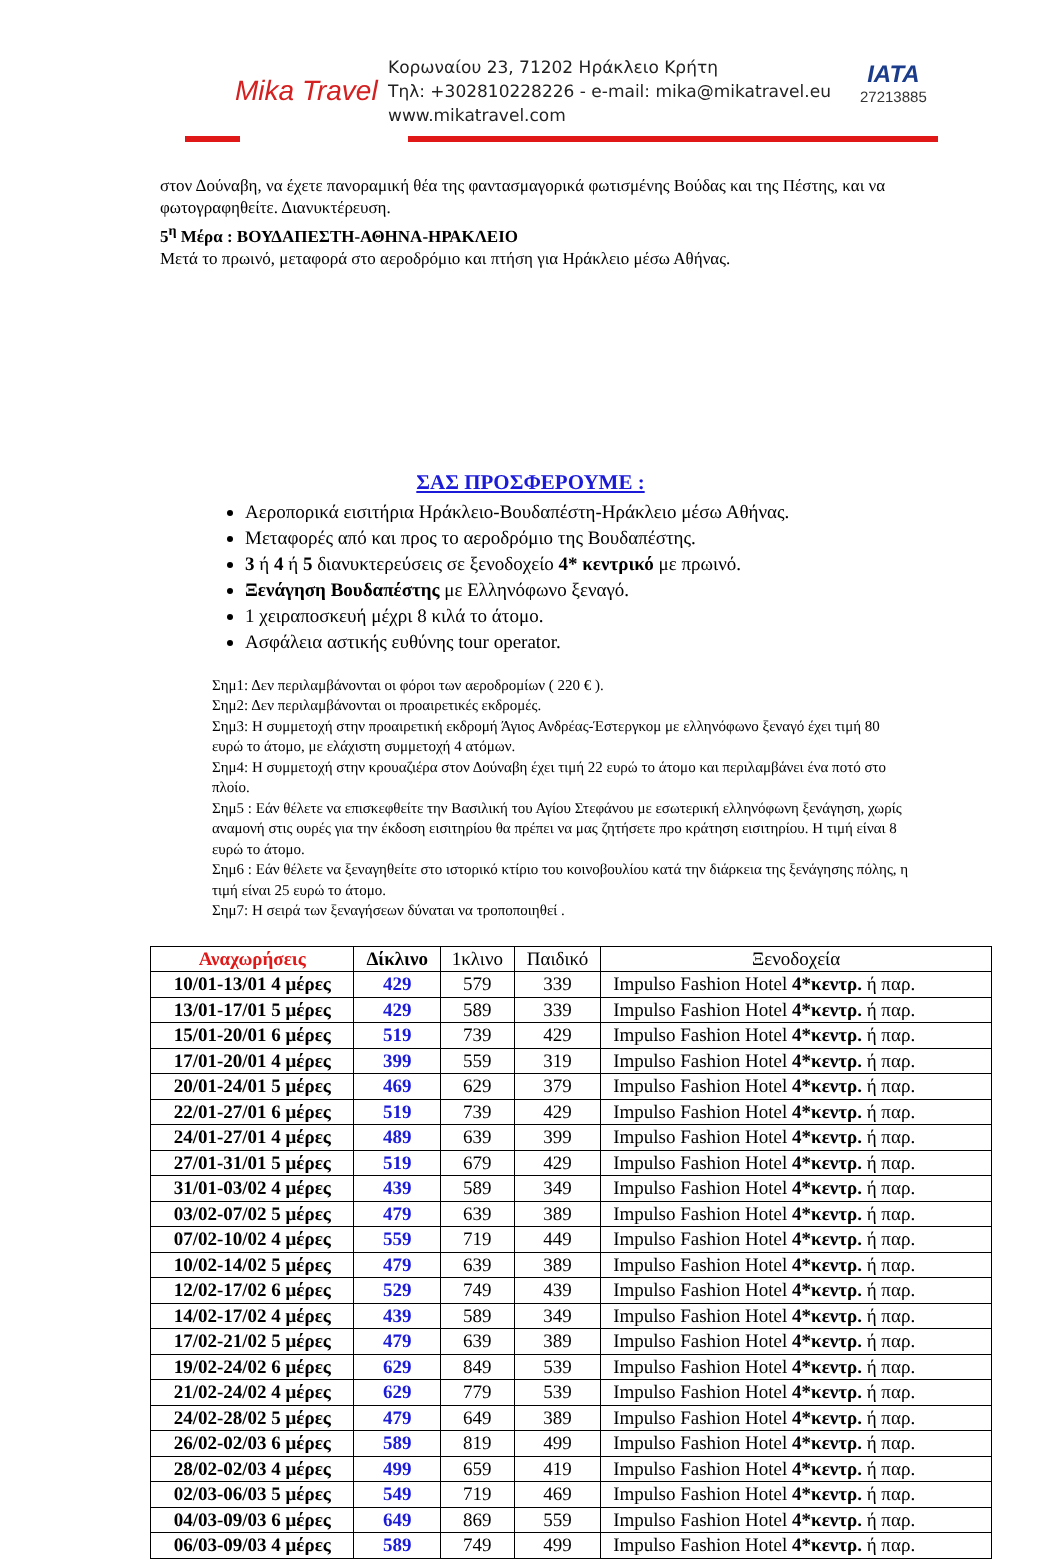Mika Travel
Κορωναίου 23, 71202 Ηράκλειο Κρήτη
Τηλ: +302810228226 - e-mail: mika@mikatravel.eu
www.mikatravel.com
IATA
27213885
στον Δούναβη, να έχετε πανοραμική θέα της φαντασμαγορικά φωτισμένης Βούδας και της Πέστης, και να φωτογραφηθείτε. Διανυκτέρευση.
5<sup>η</sup> Μέρα : ΒΟΥΔΑΠΕΣΤΗ-ΑΘΗΝΑ-ΗΡΑΚΛΕΙΟ
Μετά το πρωινό, μεταφορά στο αεροδρόμιο και πτήση για Ηράκλειο μέσω Αθήνας.
ΣΑΣ ΠΡΟΣΦΕΡΟΥΜΕ :
Αεροπορικά εισιτήρια Ηράκλειο-Βουδαπέστη-Ηράκλειο μέσω Αθήνας.
Μεταφορές από και προς το αεροδρόμιο της Βουδαπέστης.
3 ή 4 ή 5 διανυκτερεύσεις σε ξενοδοχείο 4* κεντρικό με πρωινό.
Ξενάγηση Βουδαπέστης με Ελληνόφωνο ξεναγό.
1 χειραποσκευή μέχρι 8 κιλά το άτομο.
Ασφάλεια αστικής ευθύνης tour operator.
Σημ1: Δεν περιλαμβάνονται οι φόροι των αεροδρομίων ( 220 € ).
Σημ2: Δεν περιλαμβάνονται οι προαιρετικές εκδρομές.
Σημ3: Η συμμετοχή στην προαιρετική εκδρομή Άγιος Ανδρέας-Έστεργκομ με ελληνόφωνο ξεναγό έχει τιμή 80 ευρώ το άτομο, με ελάχιστη συμμετοχή 4 ατόμων.
Σημ4: Η συμμετοχή στην κρουαζιέρα στον Δούναβη έχει τιμή 22 ευρώ το άτομο και περιλαμβάνει ένα ποτό στο πλοίο.
Σημ5 : Εάν θέλετε να επισκεφθείτε την Βασιλική του Αγίου Στεφάνου με εσωτερική ελληνόφωνη ξενάγηση, χωρίς αναμονή στις ουρές για την έκδοση εισιτηρίου θα πρέπει να μας ζητήσετε προ κράτηση εισιτηρίου. Η τιμή είναι 8 ευρώ το άτομο.
Σημ6 : Εάν θέλετε να ξεναγηθείτε στο ιστορικό κτίριο του κοινοβουλίου κατά την διάρκεια της ξενάγησης πόλης, η τιμή είναι 25 ευρώ το άτομο.
Σημ7: Η σειρά των ξεναγήσεων δύναται να τροποποιηθεί .
| Αναχωρήσεις | Δίκλινο | 1κλινο | Παιδικό | Ξενοδοχεία |
| --- | --- | --- | --- | --- |
| 10/01-13/01 4 μέρες | 429 | 579 | 339 | Impulso Fashion Hotel 4*κεντρ. ή παρ. |
| 13/01-17/01 5 μέρες | 429 | 589 | 339 | Impulso Fashion Hotel 4*κεντρ. ή παρ. |
| 15/01-20/01 6 μέρες | 519 | 739 | 429 | Impulso Fashion Hotel 4*κεντρ. ή παρ. |
| 17/01-20/01 4 μέρες | 399 | 559 | 319 | Impulso Fashion Hotel 4*κεντρ. ή παρ. |
| 20/01-24/01 5 μέρες | 469 | 629 | 379 | Impulso Fashion Hotel 4*κεντρ. ή παρ. |
| 22/01-27/01 6 μέρες | 519 | 739 | 429 | Impulso Fashion Hotel 4*κεντρ. ή παρ. |
| 24/01-27/01 4 μέρες | 489 | 639 | 399 | Impulso Fashion Hotel 4*κεντρ. ή παρ. |
| 27/01-31/01 5 μέρες | 519 | 679 | 429 | Impulso Fashion Hotel 4*κεντρ. ή παρ. |
| 31/01-03/02 4 μέρες | 439 | 589 | 349 | Impulso Fashion Hotel 4*κεντρ. ή παρ. |
| 03/02-07/02 5 μέρες | 479 | 639 | 389 | Impulso Fashion Hotel 4*κεντρ. ή παρ. |
| 07/02-10/02 4 μέρες | 559 | 719 | 449 | Impulso Fashion Hotel 4*κεντρ. ή παρ. |
| 10/02-14/02 5 μέρες | 479 | 639 | 389 | Impulso Fashion Hotel 4*κεντρ. ή παρ. |
| 12/02-17/02 6 μέρες | 529 | 749 | 439 | Impulso Fashion Hotel 4*κεντρ. ή παρ. |
| 14/02-17/02 4 μέρες | 439 | 589 | 349 | Impulso Fashion Hotel 4*κεντρ. ή παρ. |
| 17/02-21/02 5 μέρες | 479 | 639 | 389 | Impulso Fashion Hotel 4*κεντρ. ή παρ. |
| 19/02-24/02 6 μέρες | 629 | 849 | 539 | Impulso Fashion Hotel 4*κεντρ. ή παρ. |
| 21/02-24/02 4 μέρες | 629 | 779 | 539 | Impulso Fashion Hotel 4*κεντρ. ή παρ. |
| 24/02-28/02 5 μέρες | 479 | 649 | 389 | Impulso Fashion Hotel 4*κεντρ. ή παρ. |
| 26/02-02/03 6 μέρες | 589 | 819 | 499 | Impulso Fashion Hotel 4*κεντρ. ή παρ. |
| 28/02-02/03 4 μέρες | 499 | 659 | 419 | Impulso Fashion Hotel 4*κεντρ. ή παρ. |
| 02/03-06/03 5 μέρες | 549 | 719 | 469 | Impulso Fashion Hotel 4*κεντρ. ή παρ. |
| 04/03-09/03 6 μέρες | 649 | 869 | 559 | Impulso Fashion Hotel 4*κεντρ. ή παρ. |
| 06/03-09/03 4 μέρες | 589 | 749 | 499 | Impulso Fashion Hotel 4*κεντρ. ή παρ. |